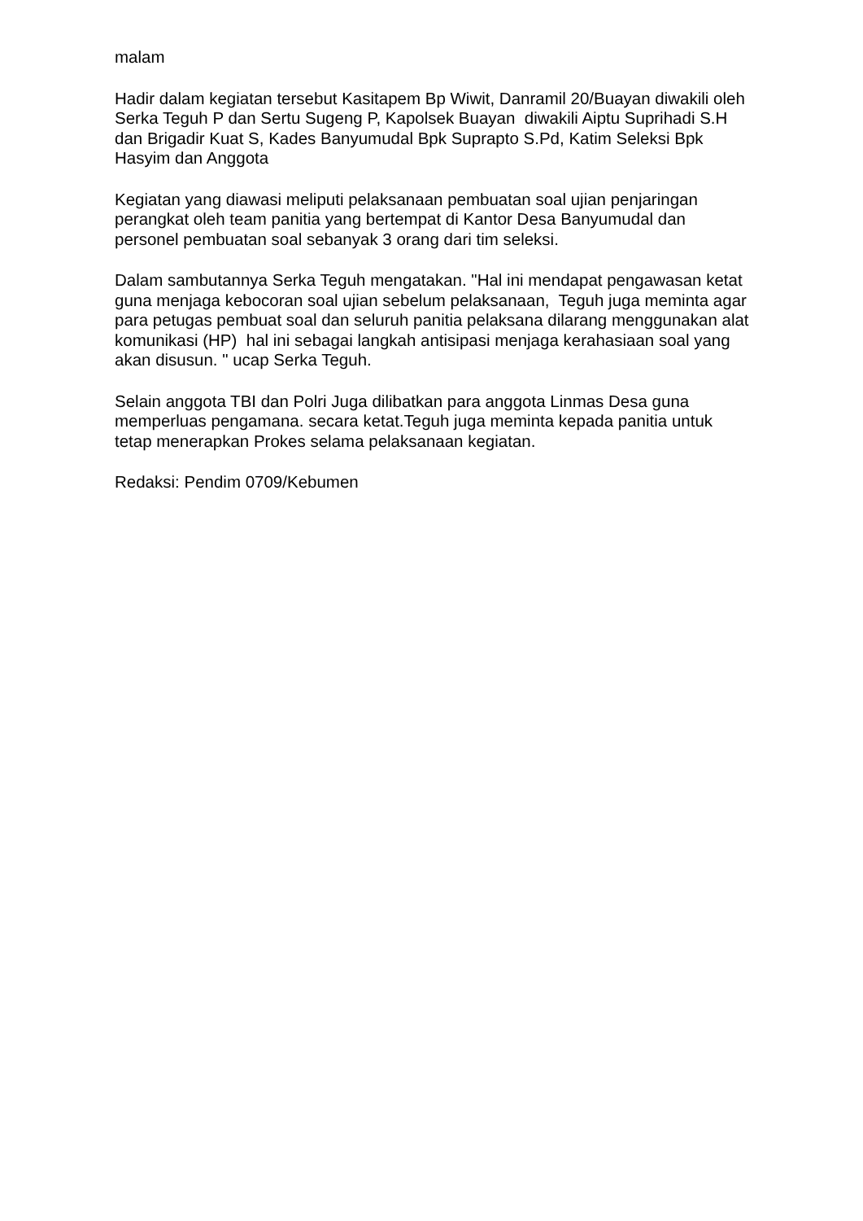malam
Hadir dalam kegiatan tersebut Kasitapem Bp Wiwit, Danramil 20/Buayan diwakili oleh Serka Teguh P dan Sertu Sugeng P, Kapolsek Buayan diwakili Aiptu Suprihadi S.H dan Brigadir Kuat S, Kades Banyumudal Bpk Suprapto S.Pd, Katim Seleksi Bpk Hasyim dan Anggota
Kegiatan yang diawasi meliputi pelaksanaan pembuatan soal ujian penjaringan perangkat oleh team panitia yang bertempat di Kantor Desa Banyumudal dan personel pembuatan soal sebanyak 3 orang dari tim seleksi.
Dalam sambutannya Serka Teguh mengatakan. "Hal ini mendapat pengawasan ketat guna menjaga kebocoran soal ujian sebelum pelaksanaan, Teguh juga meminta agar para petugas pembuat soal dan seluruh panitia pelaksana dilarang menggunakan alat komunikasi (HP) hal ini sebagai langkah antisipasi menjaga kerahasiaan soal yang akan disusun. " ucap Serka Teguh.
Selain anggota TBI dan Polri Juga dilibatkan para anggota Linmas Desa guna memperluas pengamana. secara ketat.Teguh juga meminta kepada panitia untuk tetap menerapkan Prokes selama pelaksanaan kegiatan.
Redaksi: Pendim 0709/Kebumen